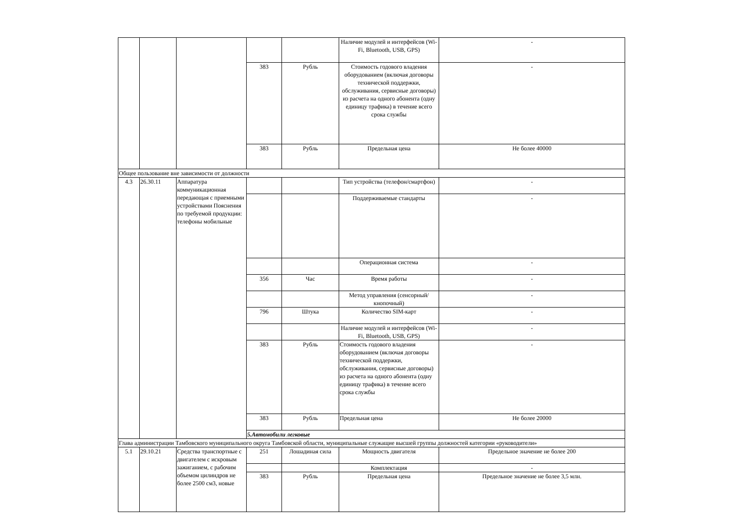| | | | | | Наличие модулей и интерфейсов (Wi-Fi, Bluetooth, USB, GPS) | - |
| | | | 383 | Рубль | Стоимость годового владения оборудованием (включая договоры технической поддержки, обслуживания, сервисные договоры) из расчета на одного абонента (одну единицу трафика) в течение всего срока службы | - |
| | | | 383 | Рубль | Предельная цена | Не более 40000 |
| Общее пользование вне зависимости от должности | | | | | | |
| 4.3 | 26.30.11 | Аппаратура коммуникационная передающая с приемными устройствами Пояснения по требуемой продукции: телефоны мобильные | | | Тип устройства (телефон/смартфон) | - |
| | | | | | Поддерживаемые стандарты | - |
| | | | | | Операционная система | - |
| | | | 356 | Час | Время работы | - |
| | | | | | Метод управления (сенсорный/кнопочный) | - |
| | | | 796 | Штука | Количество SIM-карт | - |
| | | | | | Наличие модулей и интерфейсов (Wi-Fi, Bluetooth, USB, GPS) | - |
| | | | 383 | Рубль | Стоимость годового владения оборудованием (включая договоры технической поддержки, обслуживания, сервисные договоры) из расчета на одного абонента (одну единицу трафика) в течение всего срока службы | - |
| | | | 383 | Рубль | Предельная цена | Не более 20000 |
| | | | 5.Автомобили легковые | | | |
| Глава администрации Тамбовского муниципального округа Тамбовской области, муниципальные служащие высшей группы должностей категории «руководители» | | | | | | |
| 5.1 | 29.10.21 | Средства транспортные с двигателем с искровым зажиганием, с рабочим объемом цилиндров не более 2500 см3, новые | 251 | Лошадиная сила | Мощность двигателя | Предельное значение не более 200 |
| | | | | | Комплектация | - |
| | | | 383 | Рубль | Предельная цена | Предельное значение не более 3,5 млн. |